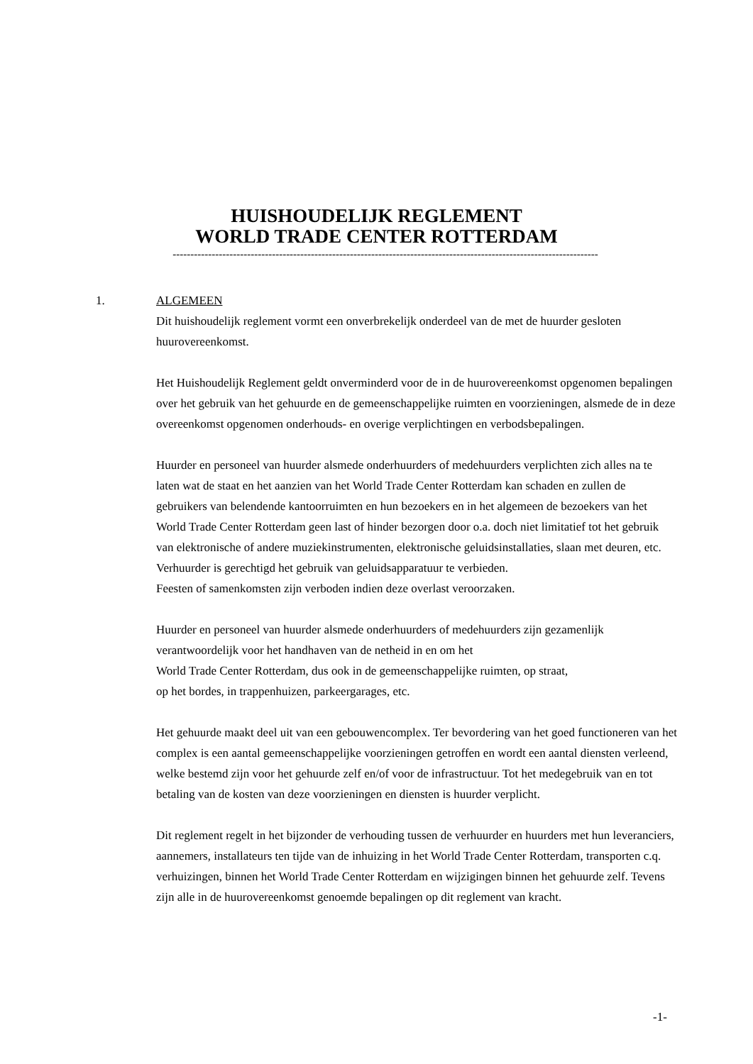HUISHOUDELIJK REGLEMENT
WORLD TRADE CENTER ROTTERDAM
------------------------------------------------------------------------------------------------------------------------
1. ALGEMEEN
Dit huishoudelijk reglement vormt een onverbrekelijk onderdeel van de met de huurder gesloten huurovereenkomst.
Het Huishoudelijk Reglement geldt onverminderd voor de in de huurovereenkomst opgenomen bepalingen over het gebruik van het gehuurde en de gemeenschappelijke ruimten en voorzieningen, alsmede de in deze overeenkomst opgenomen onderhouds- en overige verplichtingen en verbodsbepalingen.
Huurder en personeel van huurder alsmede onderhuurders of medehuurders verplichten zich alles na te laten wat de staat en het aanzien van het World Trade Center Rotterdam kan schaden en zullen de gebruikers van belendende kantoorruimten en hun bezoekers en in het algemeen de bezoekers van het World Trade Center Rotterdam geen last of hinder bezorgen door o.a. doch niet limitatief tot het gebruik van elektronische of andere muziekinstrumenten, elektronische geluidsinstallaties, slaan met deuren, etc.
Verhuurder is gerechtigd het gebruik van geluidsapparatuur te verbieden.
Feesten of samenkomsten zijn verboden indien deze overlast veroorzaken.
Huurder en personeel van huurder alsmede onderhuurders of medehuurders zijn gezamenlijk verantwoordelijk voor het handhaven van de netheid in en om het
World Trade Center Rotterdam, dus ook in de gemeenschappelijke ruimten, op straat,
op het bordes, in trappenhuizen, parkeergarages, etc.
Het gehuurde maakt deel uit van een gebouwencomplex. Ter bevordering van het goed functioneren van het complex is een aantal gemeenschappelijke voorzieningen getroffen en wordt een aantal diensten verleend, welke bestemd zijn voor het gehuurde zelf en/of voor de infrastructuur. Tot het medegebruik van en tot betaling van de kosten van deze voorzieningen en diensten is huurder verplicht.
Dit reglement regelt in het bijzonder de verhouding tussen de verhuurder en huurders met hun leveranciers, aannemers, installateurs ten tijde van de inhuizing in het World Trade Center Rotterdam, transporten c.q. verhuizingen, binnen het World Trade Center Rotterdam en wijzigingen binnen het gehuurde zelf. Tevens zijn alle in de huurovereenkomst genoemde bepalingen op dit reglement van kracht.
-1-